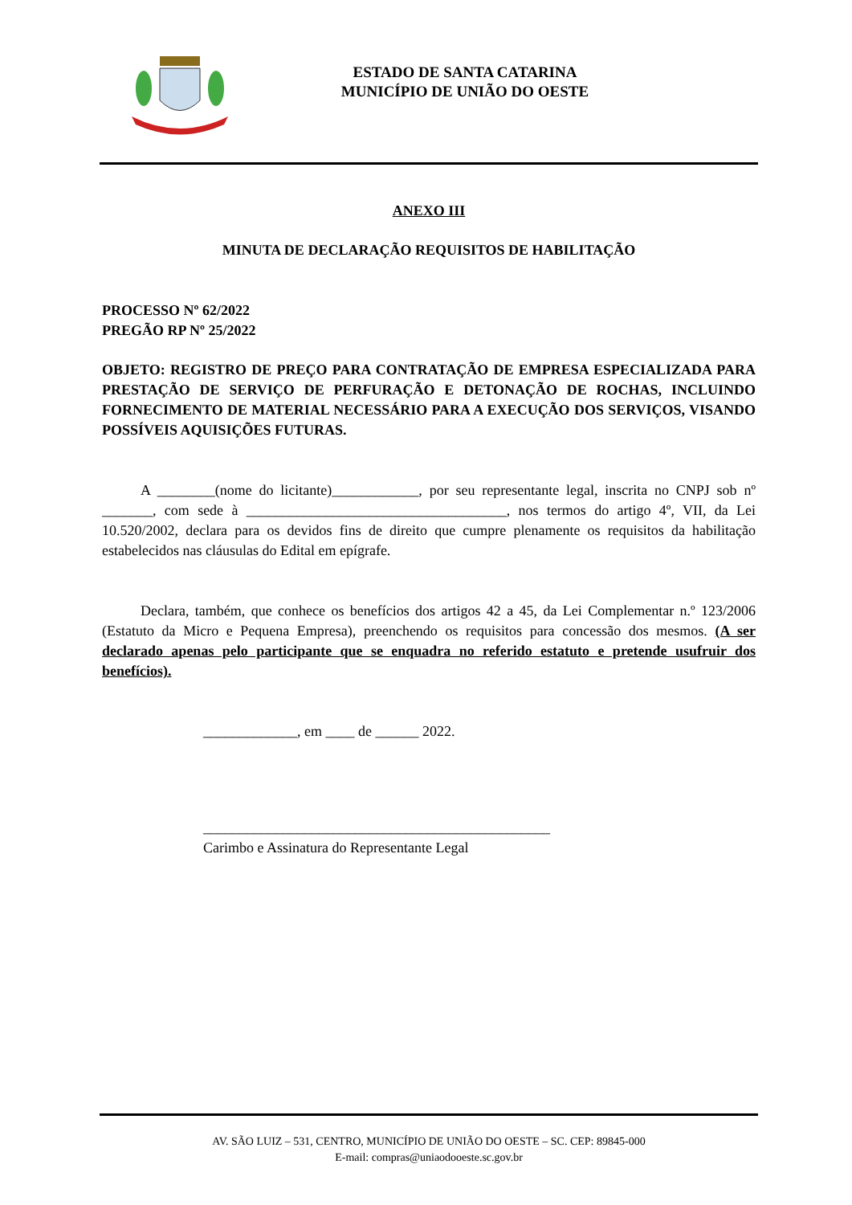ESTADO DE SANTA CATARINA
MUNICÍPIO DE UNIÃO DO OESTE
ANEXO III
MINUTA DE DECLARAÇÃO REQUISITOS DE HABILITAÇÃO
PROCESSO Nº 62/2022
PREGÃO RP Nº 25/2022
OBJETO: REGISTRO DE PREÇO PARA CONTRATAÇÃO DE EMPRESA ESPECIALIZADA PARA PRESTAÇÃO DE SERVIÇO DE PERFURAÇÃO E DETONAÇÃO DE ROCHAS, INCLUINDO FORNECIMENTO DE MATERIAL NECESSÁRIO PARA A EXECUÇÃO DOS SERVIÇOS, VISANDO POSSÍVEIS AQUISIÇÕES FUTURAS.
A ________(nome do licitante)____________, por seu representante legal, inscrita no CNPJ sob nº _______, com sede à ____________________________________, nos termos do artigo 4º, VII, da Lei 10.520/2002, declara para os devidos fins de direito que cumpre plenamente os requisitos da habilitação estabelecidos nas cláusulas do Edital em epígrafe.
Declara, também, que conhece os benefícios dos artigos 42 a 45, da Lei Complementar n.º 123/2006 (Estatuto da Micro e Pequena Empresa), preenchendo os requisitos para concessão dos mesmos. (A ser declarado apenas pelo participante que se enquadra no referido estatuto e pretende usufruir dos benefícios).
_____________, em ____ de ______ 2022.
________________________________________________
Carimbo e Assinatura do Representante Legal
AV. SÃO LUIZ – 531, CENTRO, MUNICÍPIO DE UNIÃO DO OESTE – SC. CEP: 89845-000
E-mail: compras@uniaodooeste.sc.gov.br